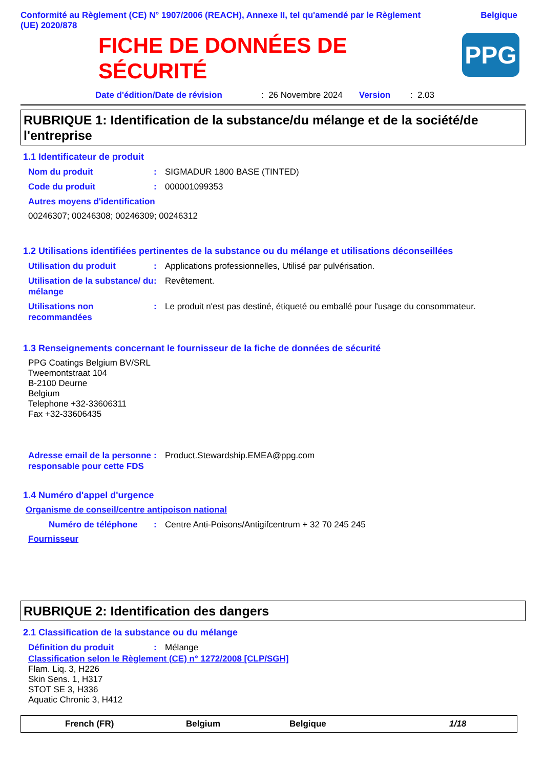Conformité au Règlement (CE) N° 1907/2006 (REACH), Annexe II, tel qu'amendé par le Règlement
(UE) 2020/878
Belgique
FICHE DE DONNÉES DE
SÉCURITÉ
PPG
Date d'édition/Date de révision: 26 Novembre 2024 Version: 2.03
RUBRIQUE 1: Identification de la substance/du mélange et de la société/de l'entreprise
1.1 Identificateur de produit
Nom du produit: SIGMADUR 1800 BASE (TINTED)
Code du produit: 000001099353
Autres moyens d'identification
00246307; 00246308; 00246309; 00246312
1.2 Utilisations identifiées pertinentes de la substance ou du mélange et utilisations déconseillées
Utilisation du produit: Applications professionnelles, Utilisé par pulvérisation.
Utilisation de la substance/ du mélange: Revêtement.
Utilisations non recommandées: Le produit n'est pas destiné, étiqueté ou emballé pour l'usage du consommateur.
1.3 Renseignements concernant le fournisseur de la fiche de données de sécurité
PPG Coatings Belgium BV/SRL
Tweemontstraat 104
B-2100 Deurne
Belgium
Telephone +32-33606311
Fax +32-33606435
Adresse email de la personne responsable pour cette FDS: Product.Stewardship.EMEA@ppg.com
1.4 Numéro d'appel d'urgence
Organisme de conseil/centre antipoison national
Numéro de téléphone: Centre Anti-Poisons/Antigifcentrum + 32 70 245 245
Fournisseur
RUBRIQUE 2: Identification des dangers
2.1 Classification de la substance ou du mélange
Définition du produit: Mélange
Classification selon le Règlement (CE) n° 1272/2008 [CLP/SGH]
Flam. Liq. 3, H226
Skin Sens. 1, H317
STOT SE 3, H336
Aquatic Chronic 3, H412
French (FR) Belgium Belgique 1/18